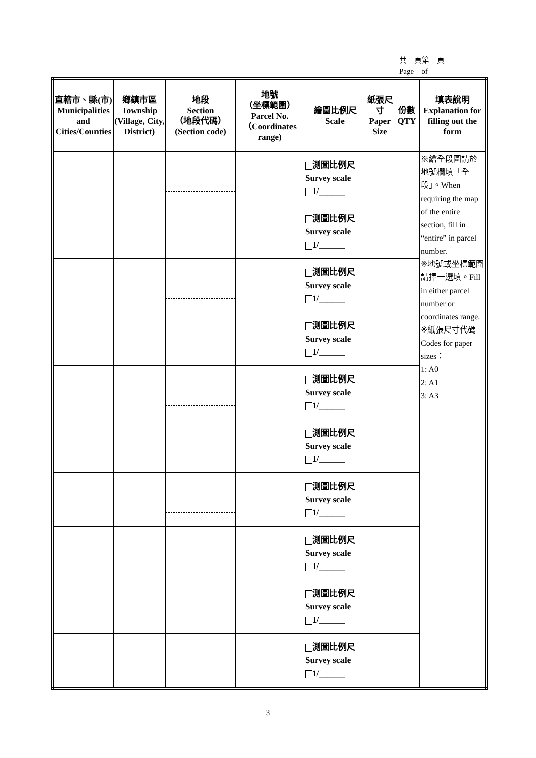共　頁第　頁
Page　of
| 直轄市、縣(市) Municipalities and Cities/Counties | 鄉鎮市區 Township (Village, City, District) | 地段 Section （地段代碼） (Section code) | 地號 （坐標範圍） Parcel No. （Coordinates range) | 繪圖比例尺 Scale | 紙張尺寸 Paper Size | 份數 QTY | 填表說明 Explanation for filling out the form |
| --- | --- | --- | --- | --- | --- | --- | --- |
| | | | | 測圖比例尺 Survey scale 1/______ | | | ※繪全段圖請於地號欄填「全段」。When requiring the map of the entire section, fill in “entire” in parcel number. ※地號或坐標範圍請擇一選填。Fill in either parcel number or coordinates range. ※紙張尺寸代碼 Codes for paper sizes： 1: A0 2: A1 3: A3 |
| | | | | 測圖比例尺 Survey scale 1/______ | | | |
| | | | | 測圖比例尺 Survey scale 1/______ | | | |
| | | | | 測圖比例尺 Survey scale 1/______ | | | |
| | | | | 測圖比例尺 Survey scale 1/______ | | | |
| | | | | 測圖比例尺 Survey scale 1/______ | | | |
| | | | | 測圖比例尺 Survey scale 1/______ | | | |
| | | | | 測圖比例尺 Survey scale 1/______ | | | |
| | | | | 測圖比例尺 Survey scale 1/______ | | | |
| | | | | 測圖比例尺 Survey scale 1/______ | | | |
3